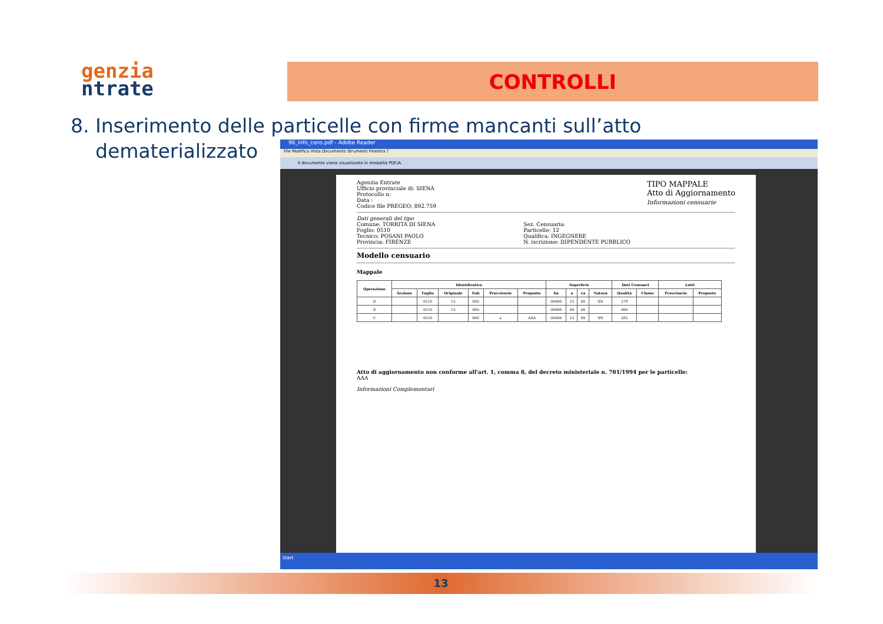genzia
ntrate
CONTROLLI
8. Inserimento delle particelle con firme mancanti sull’atto
dematerializzato
96_info_cens.pdf - Adobe Reader
File Modifica Vista Documento Strumenti Finestra ?
Il documento viene visualizzato in modalità PDF/A.
TIPO MAPPALE
Atto di Aggiornamento
Informazioni censuarie
Agenzia Entrate
Ufficio provinciale di: SIENA
Protocollo n:
Data :
Codice file PREGEO: 892.759
Dati generali del tipo
Comune: TORRITA DI SIENA
Foglio: 0510
Tecnico: POSANI PAOLO
Provincia: FIRENZE
Sez. Censuaria:
Particelle: 12
Qualifica: INGEGNERE
N. iscrizione: DIPENDENTE PUBBLICO
Modello censuario
Mappale
| Operazione | Identificativo | | | | | | Superficie | | | | Dati Censuari | | Lotti | |
| --- | --- | --- | --- | --- | --- | --- | --- | --- | --- | --- | --- | --- | --- | --- |
| | Sezione | Foglio | Originale | Sub | Provvisorio | Proposto | ha | a | ca | Natura | Qualità | Classe | Provvisorio | Proposto |
| D | | 0510 | 12 | 000 | | | 00000 | 23 | 60 | SN | 279 | | | |
| S | | 0510 | 12 | 000 | | | 00000 | 00 | 00 | | 000 | | | |
| C | | 0510 | | 000 | a | AAA | 00000 | 23 | 60 | SN | 282 | | | |
Atto di aggiornamento non conforme all'art. 1, comma 8, del decreto ministeriale n. 701/1994 per le particelle:
AAA
Informazioni Complementari
start
13